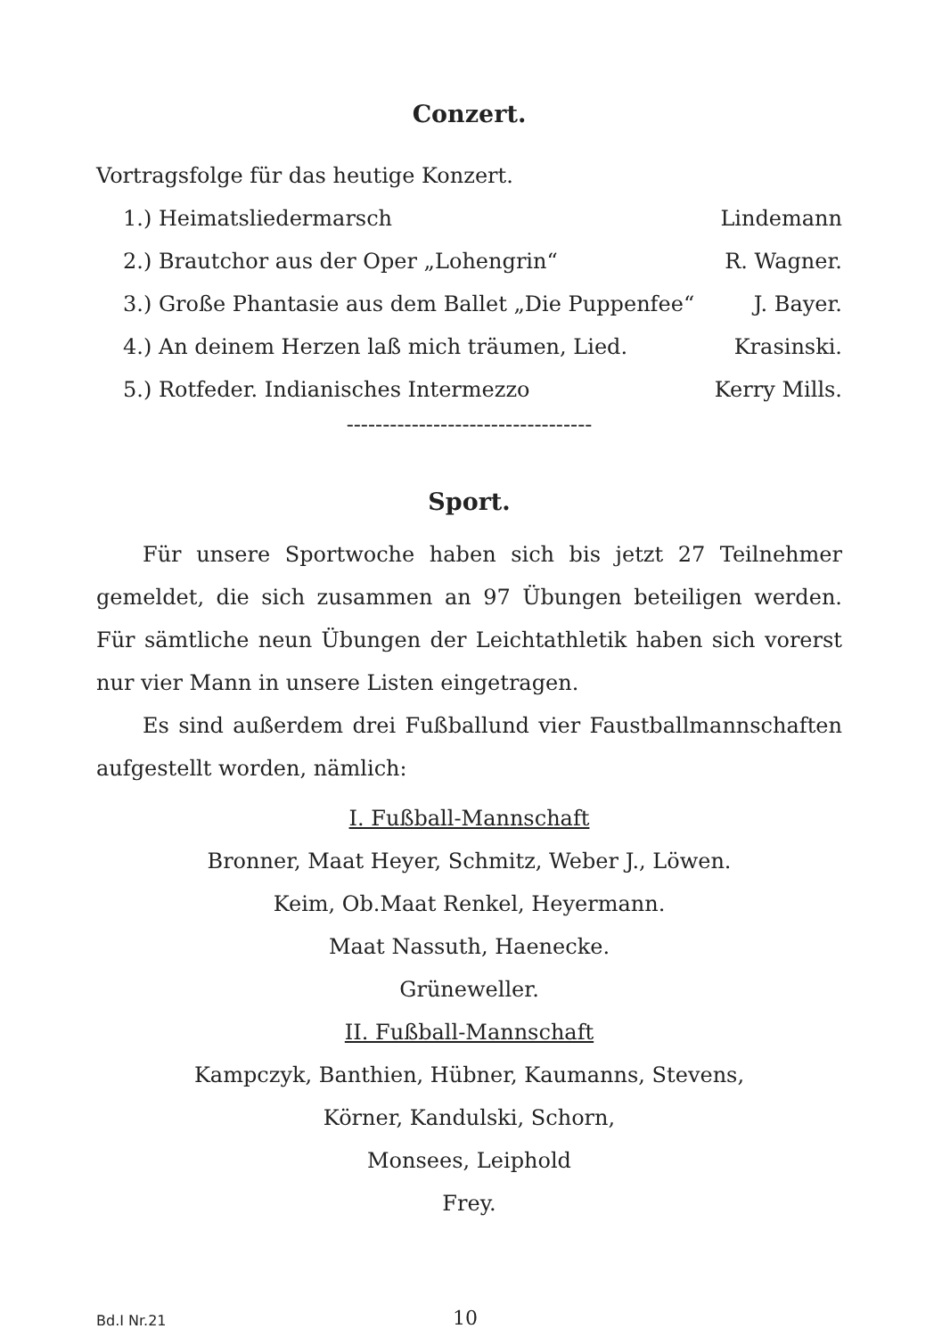Conzert.
Vortragsfolge für das heutige Konzert.
1.) Heimatsliedermarsch Lindemann
2.) Brautchor aus der Oper „Lohengrin“R. Wagner.
3.) Große Phantasie aus dem Ballet „Die Puppenfee“J. Bayer.
4.) An deinem Herzen laß mich träumen, Lied. Krasinski.
5.) Rotfeder. Indianisches Intermezzo Kerry Mills.
----------------------------------
Sport.
Für unsere Sportwoche haben sich bis jetzt 27 Teilnehmer gemeldet, die sich zusammen an 97 Übungen beteiligen werden. Für sämtliche neun Übungen der Leichtathletik haben sich vorerst nur vier Mann in unsere Listen eingetragen.
Es sind außerdem drei Fußballund vier Faustballmannschaften aufgestellt worden, nämlich:
I. Fußball-Mannschaft
Bronner, Maat Heyer, Schmitz, Weber J., Löwen.
Keim, Ob.Maat Renkel, Heyermann.
Maat Nassuth, Haenecke.
Grüneweller.
II. Fußball-Mannschaft
Kampczyk, Banthien, Hübner, Kaumanns, Stevens,
Körner, Kandulski, Schorn,
Monsees, Leiphold
Frey.
Bd.I Nr.21 10